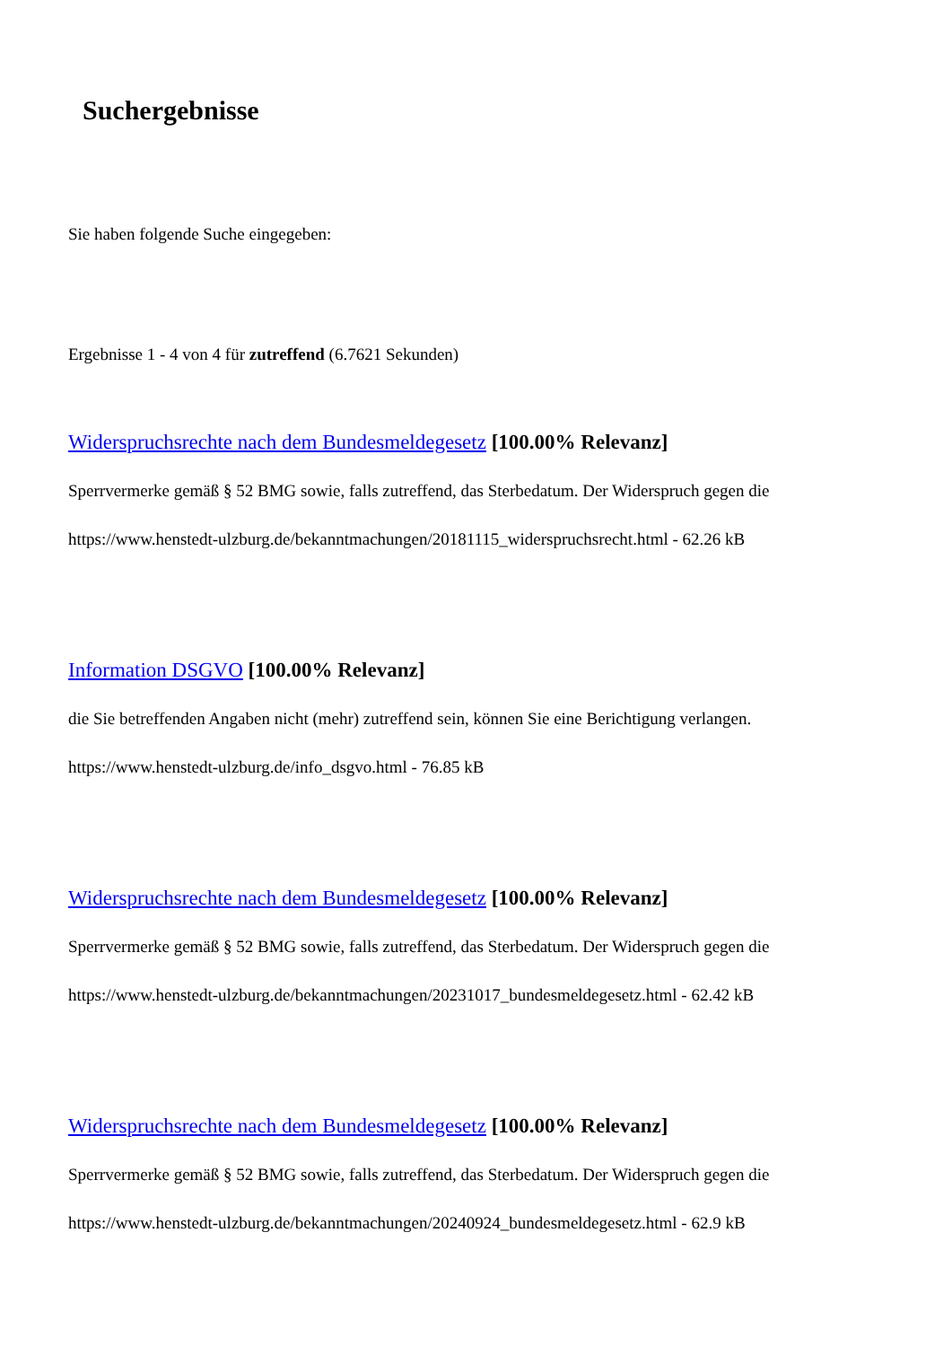Suchergebnisse
Sie haben folgende Suche eingegeben:
Ergebnisse 1 - 4 von 4 für zutreffend (6.7621 Sekunden)
Widerspruchsrechte nach dem Bundesmeldegesetz [100.00% Relevanz]
Sperrvermerke gemäß § 52 BMG sowie, falls zutreffend, das Sterbedatum. Der Widerspruch gegen die
https://www.henstedt-ulzburg.de/bekanntmachungen/20181115_widerspruchsrecht.html - 62.26 kB
Information DSGVO [100.00% Relevanz]
die Sie betreffenden Angaben nicht (mehr) zutreffend sein, können Sie eine Berichtigung verlangen.
https://www.henstedt-ulzburg.de/info_dsgvo.html - 76.85 kB
Widerspruchsrechte nach dem Bundesmeldegesetz [100.00% Relevanz]
Sperrvermerke gemäß § 52 BMG sowie, falls zutreffend, das Sterbedatum. Der Widerspruch gegen die
https://www.henstedt-ulzburg.de/bekanntmachungen/20231017_bundesmeldegesetz.html - 62.42 kB
Widerspruchsrechte nach dem Bundesmeldegesetz [100.00% Relevanz]
Sperrvermerke gemäß § 52 BMG sowie, falls zutreffend, das Sterbedatum. Der Widerspruch gegen die
https://www.henstedt-ulzburg.de/bekanntmachungen/20240924_bundesmeldegesetz.html - 62.9 kB